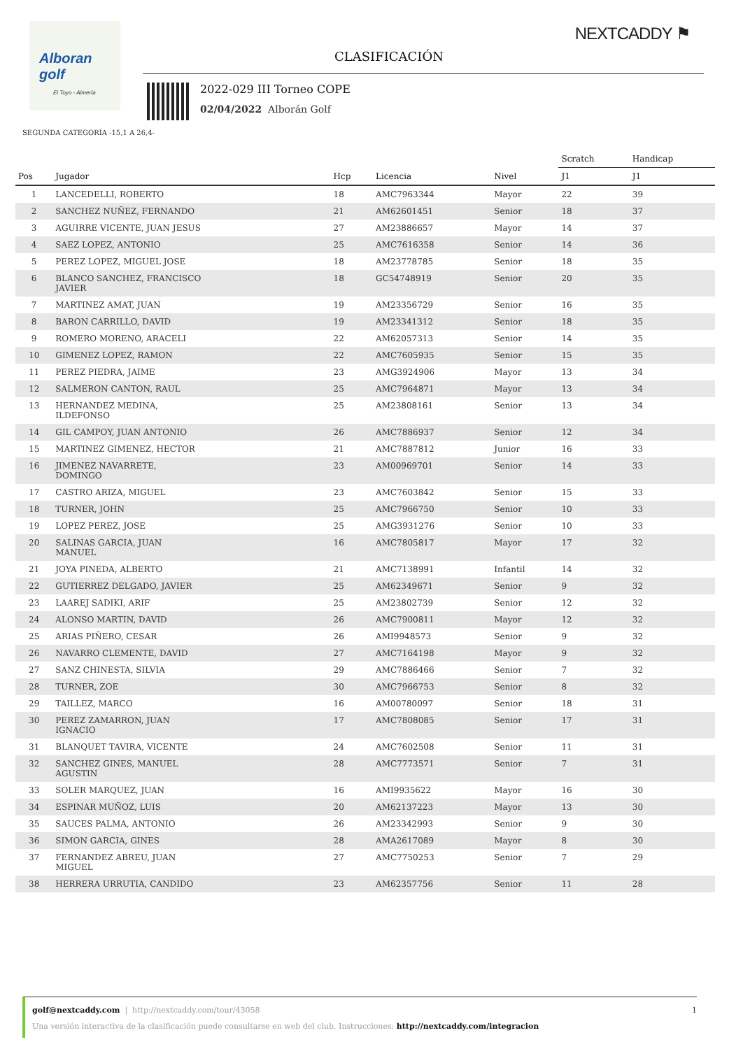Alboran golf
El Toyo - Almería
NEXTCADDY ⚑
CLASIFICACIÓN
2022-029 III Torneo COPE
02/04/2022 Alborán Golf
SEGUNDA CATEGORÍA -15,1 A 26,4-
| | | | | | Scratch | Handicap |
| --- | --- | --- | --- | --- | --- | --- |
| Pos | Jugador | Hcp | Licencia | Nivel | J1 | J1 |
| 1 | LANCEDELLI, ROBERTO | 18 | AMC7963344 | Mayor | 22 | 39 |
| 2 | SANCHEZ NUÑEZ, FERNANDO | 21 | AM62601451 | Senior | 18 | 37 |
| 3 | AGUIRRE VICENTE, JUAN JESUS | 27 | AM23886657 | Mayor | 14 | 37 |
| 4 | SAEZ LOPEZ, ANTONIO | 25 | AMC7616358 | Senior | 14 | 36 |
| 5 | PEREZ LOPEZ, MIGUEL JOSE | 18 | AM23778785 | Senior | 18 | 35 |
| 6 | BLANCO SANCHEZ, FRANCISCO JAVIER | 18 | GC54748919 | Senior | 20 | 35 |
| 7 | MARTINEZ AMAT, JUAN | 19 | AM23356729 | Senior | 16 | 35 |
| 8 | BARON CARRILLO, DAVID | 19 | AM23341312 | Senior | 18 | 35 |
| 9 | ROMERO MORENO, ARACELI | 22 | AM62057313 | Senior | 14 | 35 |
| 10 | GIMENEZ LOPEZ, RAMON | 22 | AMC7605935 | Senior | 15 | 35 |
| 11 | PEREZ PIEDRA, JAIME | 23 | AMG3924906 | Mayor | 13 | 34 |
| 12 | SALMERON CANTON, RAUL | 25 | AMC7964871 | Mayor | 13 | 34 |
| 13 | HERNANDEZ MEDINA, ILDEFONSO | 25 | AM23808161 | Senior | 13 | 34 |
| 14 | GIL CAMPOY, JUAN ANTONIO | 26 | AMC7886937 | Senior | 12 | 34 |
| 15 | MARTINEZ GIMENEZ, HECTOR | 21 | AMC7887812 | Junior | 16 | 33 |
| 16 | JIMENEZ NAVARRETE, DOMINGO | 23 | AM00969701 | Senior | 14 | 33 |
| 17 | CASTRO ARIZA, MIGUEL | 23 | AMC7603842 | Senior | 15 | 33 |
| 18 | TURNER, JOHN | 25 | AMC7966750 | Senior | 10 | 33 |
| 19 | LOPEZ PEREZ, JOSE | 25 | AMG3931276 | Senior | 10 | 33 |
| 20 | SALINAS GARCIA, JUAN MANUEL | 16 | AMC7805817 | Mayor | 17 | 32 |
| 21 | JOYA PINEDA, ALBERTO | 21 | AMC7138991 | Infantil | 14 | 32 |
| 22 | GUTIERREZ DELGADO, JAVIER | 25 | AM62349671 | Senior | 9 | 32 |
| 23 | LAAREJ SADIKI, ARIF | 25 | AM23802739 | Senior | 12 | 32 |
| 24 | ALONSO MARTIN, DAVID | 26 | AMC7900811 | Mayor | 12 | 32 |
| 25 | ARIAS PIÑERO, CESAR | 26 | AMI9948573 | Senior | 9 | 32 |
| 26 | NAVARRO CLEMENTE, DAVID | 27 | AMC7164198 | Mayor | 9 | 32 |
| 27 | SANZ CHINESTA, SILVIA | 29 | AMC7886466 | Senior | 7 | 32 |
| 28 | TURNER, ZOE | 30 | AMC7966753 | Senior | 8 | 32 |
| 29 | TAILLEZ, MARCO | 16 | AM00780097 | Senior | 18 | 31 |
| 30 | PEREZ ZAMARRON, JUAN IGNACIO | 17 | AMC7808085 | Senior | 17 | 31 |
| 31 | BLANQUET TAVIRA, VICENTE | 24 | AMC7602508 | Senior | 11 | 31 |
| 32 | SANCHEZ GINES, MANUEL AGUSTIN | 28 | AMC7773571 | Senior | 7 | 31 |
| 33 | SOLER MARQUEZ, JUAN | 16 | AMI9935622 | Mayor | 16 | 30 |
| 34 | ESPINAR MUÑOZ, LUIS | 20 | AM62137223 | Mayor | 13 | 30 |
| 35 | SAUCES PALMA, ANTONIO | 26 | AM23342993 | Senior | 9 | 30 |
| 36 | SIMON GARCIA, GINES | 28 | AMA2617089 | Mayor | 8 | 30 |
| 37 | FERNANDEZ ABREU, JUAN MIGUEL | 27 | AMC7750253 | Senior | 7 | 29 |
| 38 | HERRERA URRUTIA, CANDIDO | 23 | AM62357756 | Senior | 11 | 28 |
golf@nextcaddy.com | http://nextcaddy.com/tour/43058 1
Una versión interactiva de la clasificación puede consultarse en web del club. Instrucciones: http://nextcaddy.com/integracion